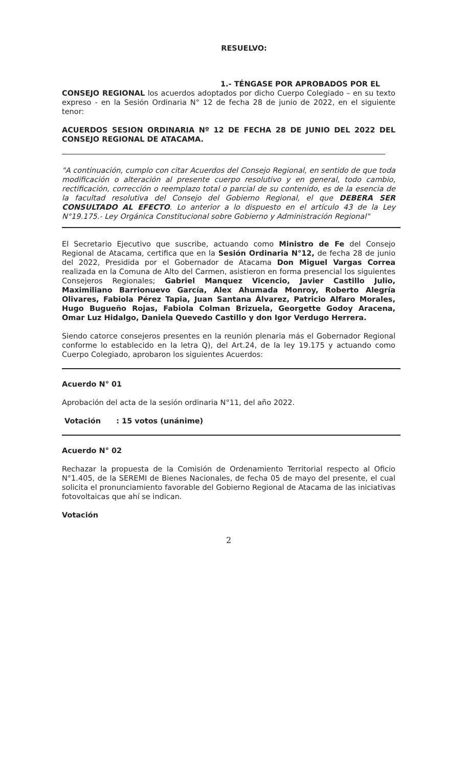RESUELVO:
1.- TÉNGASE POR APROBADOS POR EL
CONSEJO REGIONAL los acuerdos adoptados por dicho Cuerpo Colegiado – en su texto expreso - en la Sesión Ordinaria N° 12 de fecha 28 de junio de 2022, en el siguiente tenor:
ACUERDOS SESION ORDINARIA Nº 12 DE FECHA 28 DE JUNIO DEL 2022 DEL CONSEJO REGIONAL DE ATACAMA.
"A continuación, cumplo con citar Acuerdos del Consejo Regional, en sentido de que toda modificación o alteración al presente cuerpo resolutivo y en general, todo cambio, rectificación, corrección o reemplazo total o parcial de su contenido, es de la esencia de la facultad resolutiva del Consejo del Gobierno Regional, el que DEBERA SER CONSULTADO AL EFECTO. Lo anterior a lo dispuesto en el artículo 43 de la Ley N°19.175.- Ley Orgánica Constitucional sobre Gobierno y Administración Regional"
El Secretario Ejecutivo que suscribe, actuando como Ministro de Fe del Consejo Regional de Atacama, certifica que en la Sesión Ordinaria N°12, de fecha 28 de junio del 2022, Presidida por el Gobernador de Atacama Don Miguel Vargas Correa realizada en la Comuna de Alto del Carmen, asistieron en forma presencial los siguientes Consejeros Regionales; Gabriel Manquez Vicencio, Javier Castillo Julio, Maximiliano Barrionuevo García, Alex Ahumada Monroy, Roberto Alegría Olivares, Fabiola Pérez Tapia, Juan Santana Álvarez, Patricio Alfaro Morales, Hugo Bugueño Rojas, Fabiola Colman Brizuela, Georgette Godoy Aracena, Omar Luz Hidalgo, Daniela Quevedo Castillo y don Igor Verdugo Herrera.
Siendo catorce consejeros presentes en la reunión plenaria más el Gobernador Regional conforme lo establecido en la letra Q), del Art.24, de la ley 19.175 y actuando como Cuerpo Colegiado, aprobaron los siguientes Acuerdos:
Acuerdo N° 01
Aprobación del acta de la sesión ordinaria N°11, del año 2022.
Votación : 15 votos (unánime)
Acuerdo N° 02
Rechazar la propuesta de la Comisión de Ordenamiento Territorial respecto al Oficio N°1.405, de la SEREMI de Bienes Nacionales, de fecha 05 de mayo del presente, el cual solicita el pronunciamiento favorable del Gobierno Regional de Atacama de las iniciativas fotovoltaicas que ahí se indican.
Votación
2